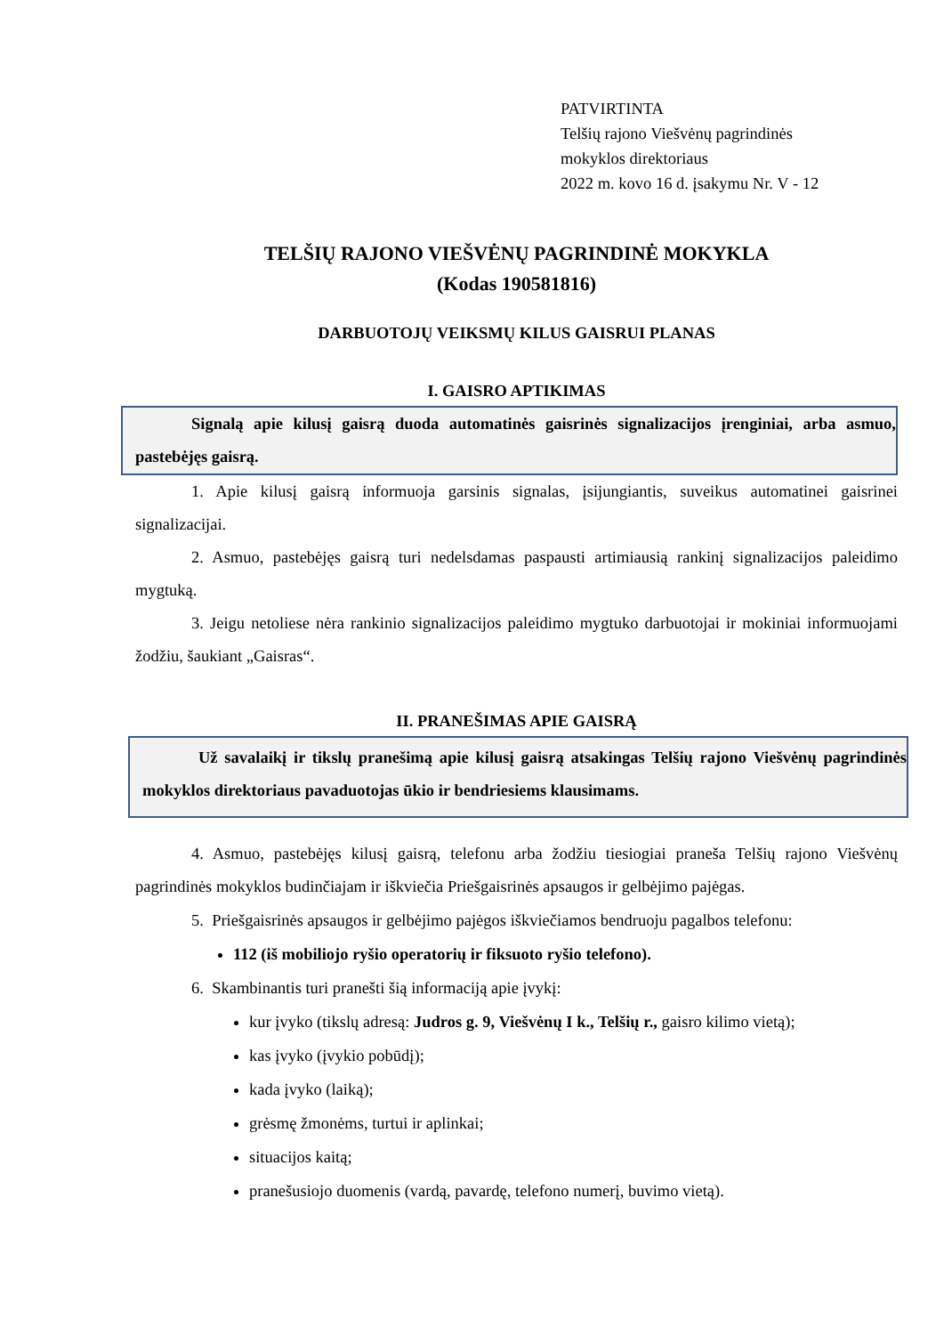PATVIRTINTA
Telšių rajono Viešvėnų pagrindinės
mokyklos direktoriaus
2022 m. kovo 16 d. įsakymu Nr. V - 12
TELŠIŲ RAJONO VIEŠVĖNŲ PAGRINDINĖ MOKYKLA
(Kodas 190581816)
DARBUOTOJŲ VEIKSMŲ KILUS GAISRUI PLANAS
I. GAISRO APTIKIMAS
Signalą apie kilusį gaisrą duoda automatinės gaisrinės signalizacijos įrenginiai, arba asmuo, pastebėjęs gaisrą.
1. Apie kilusį gaisrą informuoja garsinis signalas, įsijungiantis, suveikus automatinei gaisrinei signalizacijai.
2. Asmuo, pastebėjęs gaisrą turi nedelsdamas paspausti artimiausią rankinį signalizacijos paleidimo mygtuką.
3. Jeigu netoliese nėra rankinio signalizacijos paleidimo mygtuko darbuotojai ir mokiniai informuojami žodžiu, šaukiant „Gaisras“.
II. PRANEŠIMAS APIE GAISRĄ
Už savalaikį ir tikslų pranešimą apie kilusį gaisrą atsakingas Telšių rajono Viešvėnų pagrindinės mokyklos direktoriaus pavaduotojas ūkio ir bendriesiems klausimams.
4. Asmuo, pastebėjęs kilusį gaisrą, telefonu arba žodžiu tiesiogiai praneša Telšių rajono Viešvėnų pagrindinės mokyklos budinčiajam ir iškviečia Priešgaisrinės apsaugos ir gelbėjimo pajėgas.
5. Priešgaisrinės apsaugos ir gelbėjimo pajėgos iškviečiamos bendruoju pagalbos telefonu:
112 (iš mobiliojo ryšio operatorių ir fiksuoto ryšio telefono).
6. Skambinantis turi pranešti šią informaciją apie įvykį:
kur įvyko (tikslų adresą: Judros g. 9, Viešvėnų I k., Telšių r., gaisro kilimo vietą);
kas įvyko (įvykio pobūdį);
kada įvyko (laiką);
grėsmę žmonėms, turtui ir aplinkai;
situacijos kaitą;
pranešusiojo duomenis (vardą, pavardę, telefono numerį, buvimo vietą).